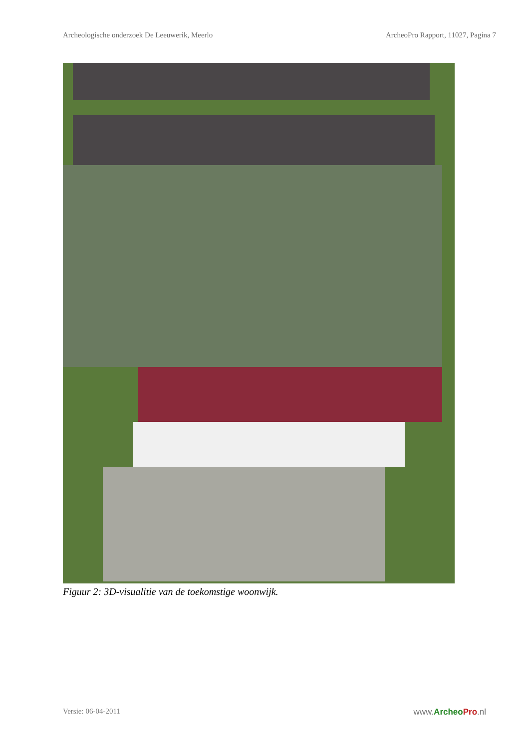Archeologische onderzoek De Leeuwerik, Meerlo ArcheoPro Rapport, 11027, Pagina 7
Figuur 2: 3D-visualitie van de toekomstige woonwijk.
Versie: 06-04-2011 www.Archeo Pro.nl